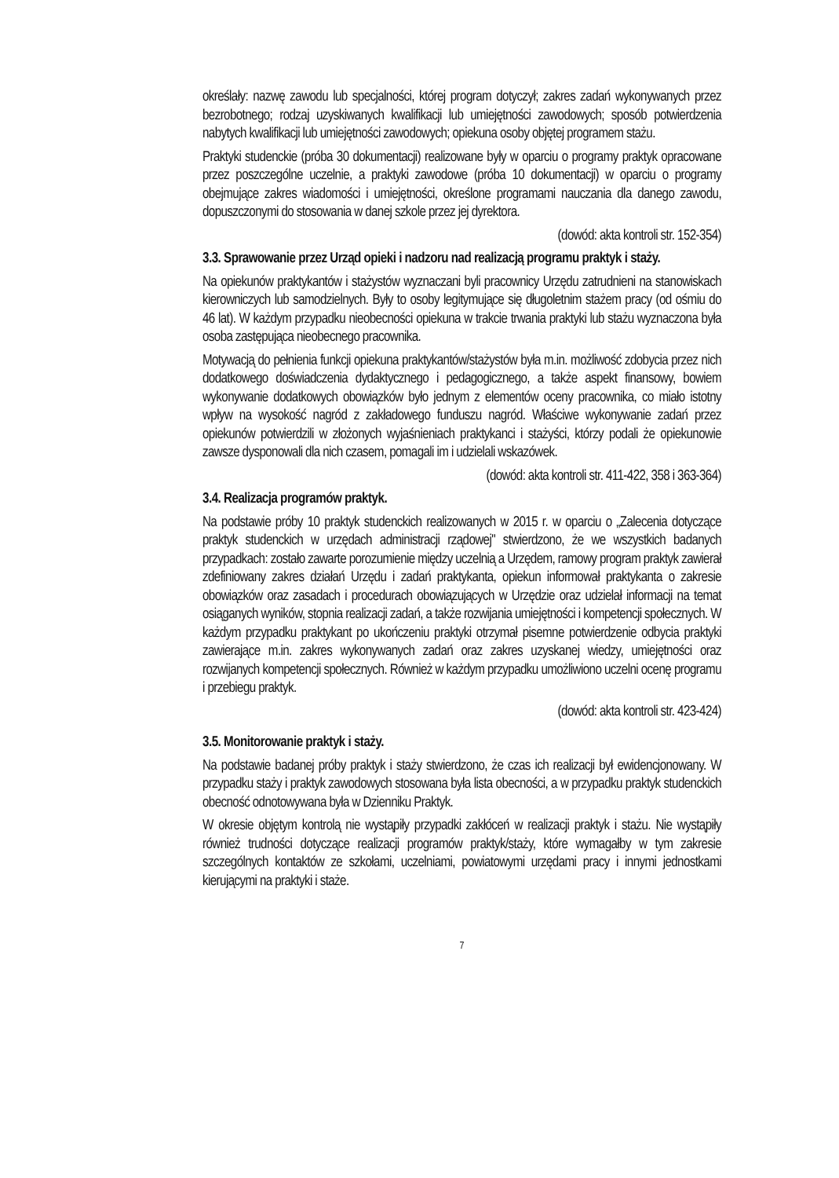określały: nazwę zawodu lub specjalności, której program dotyczył; zakres zadań wykonywanych przez bezrobotnego; rodzaj uzyskiwanych kwalifikacji lub umiejętności zawodowych; sposób potwierdzenia nabytych kwalifikacji lub umiejętności zawodowych; opiekuna osoby objętej programem stażu.
Praktyki studenckie (próba 30 dokumentacji) realizowane były w oparciu o programy praktyk opracowane przez poszczególne uczelnie, a praktyki zawodowe (próba 10 dokumentacji) w oparciu o programy obejmujące zakres wiadomości i umiejętności, określone programami nauczania dla danego zawodu, dopuszczonymi do stosowania w danej szkole przez jej dyrektora.
(dowód: akta kontroli str. 152-354)
3.3. Sprawowanie przez Urząd opieki i nadzoru nad realizacją programu praktyk i staży.
Na opiekunów praktykantów i stażystów wyznaczani byli pracownicy Urzędu zatrudnieni na stanowiskach kierowniczych lub samodzielnych. Były to osoby legitymujące się długoletnim stażem pracy (od ośmiu do 46 lat). W każdym przypadku nieobecności opiekuna w trakcie trwania praktyki lub stażu wyznaczona była osoba zastępująca nieobecnego pracownika.
Motywacją do pełnienia funkcji opiekuna praktykantów/stażystów była m.in. możliwość zdobycia przez nich dodatkowego doświadczenia dydaktycznego i pedagogicznego, a także aspekt finansowy, bowiem wykonywanie dodatkowych obowiązków było jednym z elementów oceny pracownika, co miało istotny wpływ na wysokość nagród z zakładowego funduszu nagród. Właściwe wykonywanie zadań przez opiekunów potwierdzili w złożonych wyjaśnieniach praktykanci i stażyści, którzy podali że opiekunowie zawsze dysponowali dla nich czasem, pomagali im i udzielali wskazówek.
(dowód: akta kontroli str. 411-422, 358 i 363-364)
3.4. Realizacja programów praktyk.
Na podstawie próby 10 praktyk studenckich realizowanych w 2015 r. w oparciu o „Zalecenia dotyczące praktyk studenckich w urzędach administracji rządowej" stwierdzono, że we wszystkich badanych przypadkach: zostało zawarte porozumienie między uczelnią a Urzędem, ramowy program praktyk zawierał zdefiniowany zakres działań Urzędu i zadań praktykanta, opiekun informował praktykanta o zakresie obowiązków oraz zasadach i procedurach obowiązujących w Urzędzie oraz udzielał informacji na temat osiąganych wyników, stopnia realizacji zadań, a także rozwijania umiejętności i kompetencji społecznych. W każdym przypadku praktykant po ukończeniu praktyki otrzymał pisemne potwierdzenie odbycia praktyki zawierające m.in. zakres wykonywanych zadań oraz zakres uzyskanej wiedzy, umiejętności oraz rozwijanych kompetencji społecznych. Również w każdym przypadku umożliwiono uczelni ocenę programu i przebiegu praktyk.
(dowód: akta kontroli str. 423-424)
3.5. Monitorowanie praktyk i staży.
Na podstawie badanej próby praktyk i staży stwierdzono, że czas ich realizacji był ewidencjonowany. W przypadku staży i praktyk zawodowych stosowana była lista obecności, a w przypadku praktyk studenckich obecność odnotowywana była w Dzienniku Praktyk.
W okresie objętym kontrolą nie wystąpiły przypadki zakłóceń w realizacji praktyk i stażu. Nie wystąpiły również trudności dotyczące realizacji programów praktyk/staży, które wymagałby w tym zakresie szczególnych kontaktów ze szkołami, uczelniami, powiatowymi urzędami pracy i innymi jednostkami kierującymi na praktyki i staże.
7